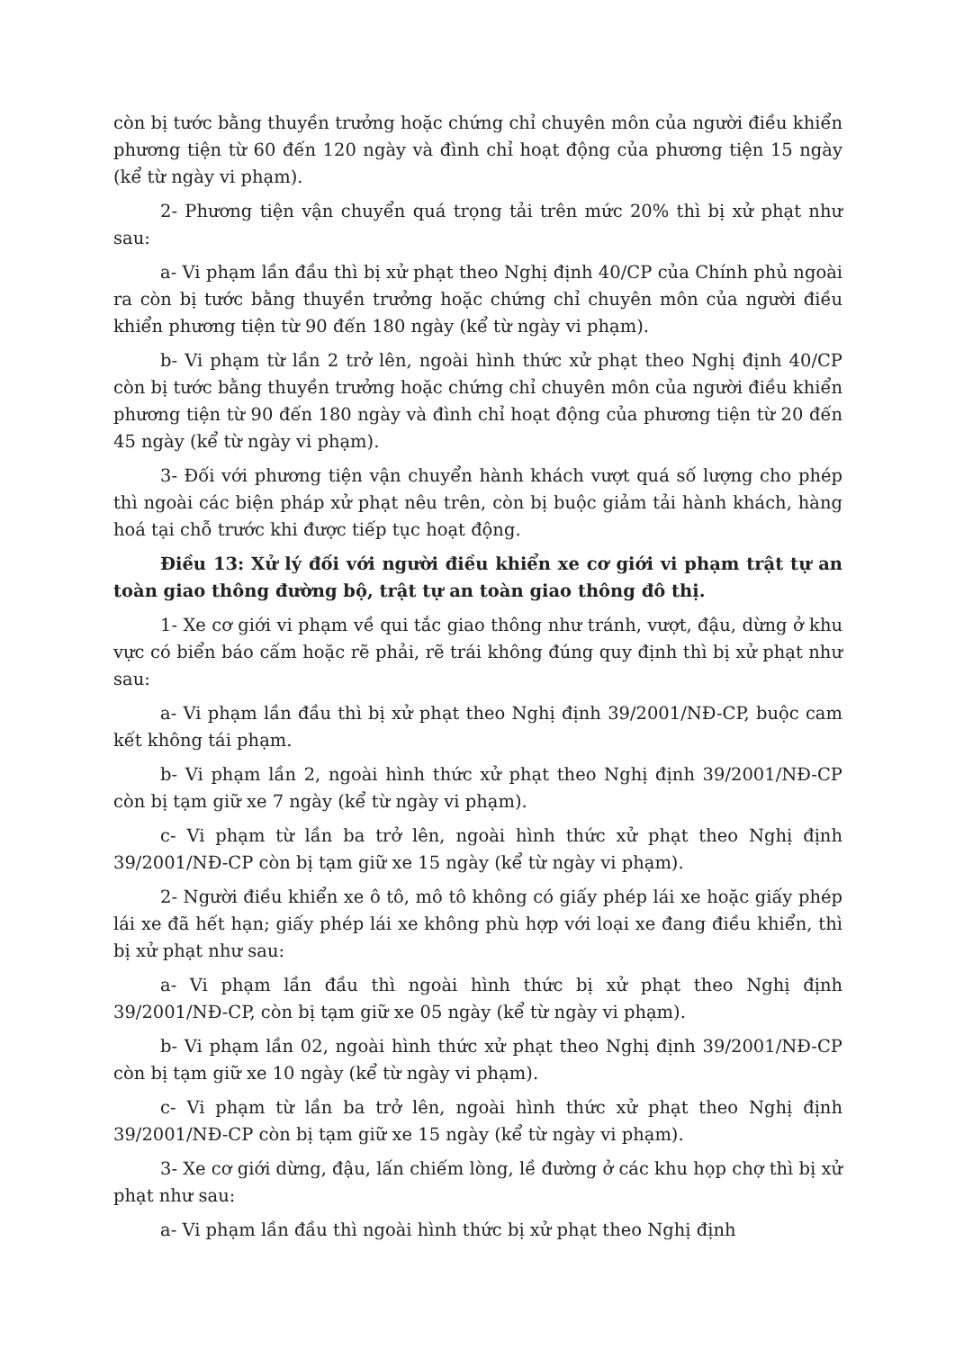còn bị tước bằng thuyền trưởng hoặc chứng chỉ chuyên môn của người điều khiển phương tiện từ 60 đến 120 ngày và đình chỉ hoạt động của phương tiện 15 ngày (kể từ ngày vi phạm).
2- Phương tiện vận chuyển quá trọng tải trên mức 20% thì bị xử phạt như sau:
a- Vi phạm lần đầu thì bị xử phạt theo Nghị định 40/CP của Chính phủ ngoài ra còn bị tước bằng thuyền trưởng hoặc chứng chỉ chuyên môn của người điều khiển phương tiện từ 90 đến 180 ngày (kể từ ngày vi phạm).
b- Vi phạm từ lần 2 trở lên, ngoài hình thức xử phạt theo Nghị định 40/CP còn bị tước bằng thuyền trưởng hoặc chứng chỉ chuyên môn của người điều khiển phương tiện từ 90 đến 180 ngày và đình chỉ hoạt động của phương tiện từ 20 đến 45 ngày (kể từ ngày vi phạm).
3- Đối với phương tiện vận chuyển hành khách vượt quá số lượng cho phép thì ngoài các biện pháp xử phạt nêu trên, còn bị buộc giảm tải hành khách, hàng hoá tại chỗ trước khi được tiếp tục hoạt động.
Điều 13: Xử lý đối với người điều khiển xe cơ giới vi phạm trật tự an toàn giao thông đường bộ, trật tự an toàn giao thông đô thị.
1- Xe cơ giới vi phạm về qui tắc giao thông như tránh, vượt, đậu, dừng ở khu vực có biển báo cấm hoặc rẽ phải, rẽ trái không đúng quy định thì bị xử phạt như sau:
a- Vi phạm lần đầu thì bị xử phạt theo Nghị định 39/2001/NĐ-CP, buộc cam kết không tái phạm.
b- Vi phạm lần 2, ngoài hình thức xử phạt theo Nghị định 39/2001/NĐ-CP còn bị tạm giữ xe 7 ngày (kể từ ngày vi phạm).
c- Vi phạm từ lần ba trở lên, ngoài hình thức xử phạt theo Nghị định 39/2001/NĐ-CP còn bị tạm giữ xe 15 ngày (kể từ ngày vi phạm).
2- Người điều khiển xe ô tô, mô tô không có giấy phép lái xe hoặc giấy phép lái xe đã hết hạn; giấy phép lái xe không phù hợp với loại xe đang điều khiển, thì bị xử phạt như sau:
a- Vi phạm lần đầu thì ngoài hình thức bị xử phạt theo Nghị định 39/2001/NĐ-CP, còn bị tạm giữ xe 05 ngày (kể từ ngày vi phạm).
b- Vi phạm lần 02, ngoài hình thức xử phạt theo Nghị định 39/2001/NĐ-CP còn bị tạm giữ xe 10 ngày (kể từ ngày vi phạm).
c- Vi phạm từ lần ba trở lên, ngoài hình thức xử phạt theo Nghị định 39/2001/NĐ-CP còn bị tạm giữ xe 15 ngày (kể từ ngày vi phạm).
3- Xe cơ giới dừng, đậu, lấn chiếm lòng, lề đường ở các khu họp chợ thì bị xử phạt như sau:
a- Vi phạm lần đầu thì ngoài hình thức bị xử phạt theo Nghị định